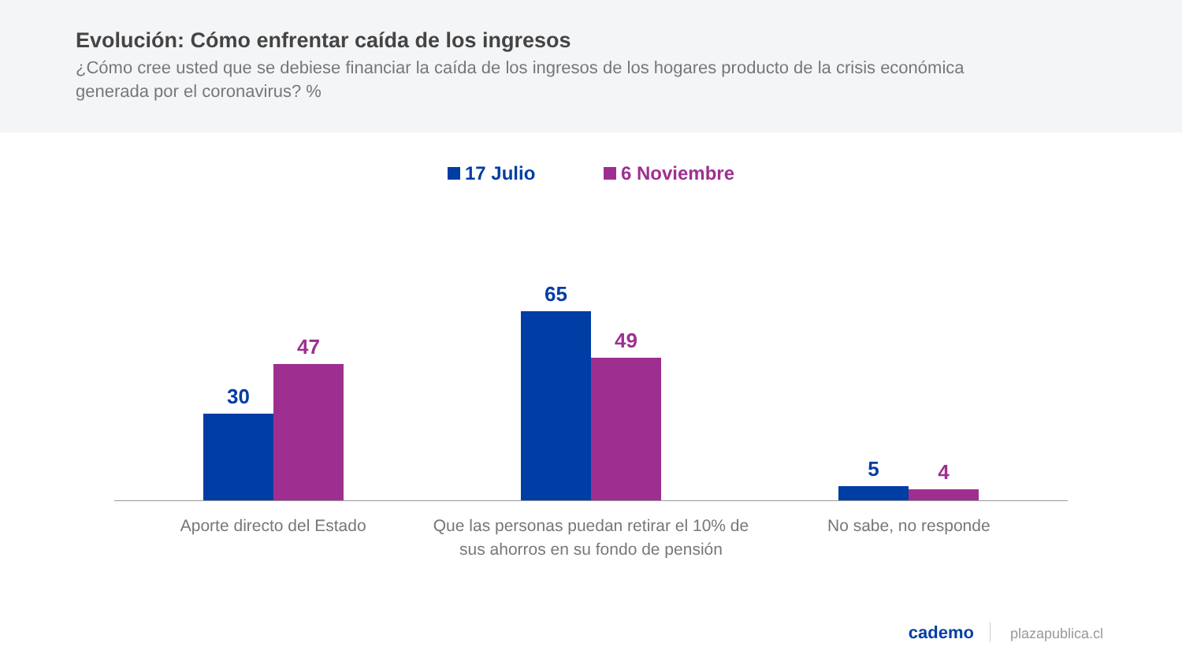Evolución: Cómo enfrentar caída de los ingresos
¿Cómo cree usted que se debiese financiar la caída de los ingresos de los hogares producto de la crisis económica generada por el coronavirus? %
17 Julio 6 Noviembre
30
47
65
49
5
4
Aporte directo del Estado Que las personas puedan retirar el 10% de sus ahorros en su fondo de pensión
No sabe, no responde
cademo plazapublica.cl